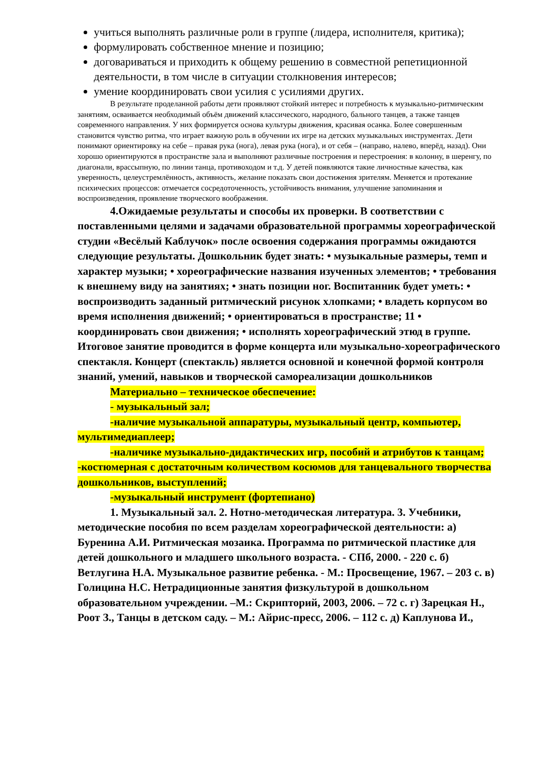учиться выполнять различные роли в группе (лидера, исполнителя, критика);
формулировать собственное мнение и позицию;
договариваться и приходить к общему решению в совместной репетиционной деятельности, в том числе в ситуации столкновения интересов;
умение координировать свои усилия с усилиями других.
В результате проделанной работы дети проявляют стойкий интерес и потребность к музыкально-ритмическим занятиям, осваивается необходимый объём движений классического, народного, бального танцев, а также танцев современного направления. У них формируется основа культуры движения, красивая осанка. Более совершенным становится чувство ритма, что играет важную роль в обучении их игре на детских музыкальных инструментах. Дети понимают ориентировку на себе – правая рука (нога), левая рука (нога), и от себя – (направо, налево, вперёд, назад). Они хорошо ориентируются в пространстве зала и выполняют различные построения и перестроения: в колонну, в шеренгу, по диагонали, врассыпную, по линии танца, противоходом и т.д. У детей появляются такие личностные качества, как уверенность, целеустремлённость, активность, желание показать свои достижения зрителям. Меняется и протекание психических процессов: отмечается сосредоточенность, устойчивость внимания, улучшение запоминания и воспроизведения, проявление творческого воображения.
4.Ожидаемые результаты и способы их проверки. В соответствии с поставленными целями и задачами образовательной программы хореографической студии «Весёлый Каблучок» после освоения содержания программы ожидаются следующие результаты. Дошкольник будет знать: • музыкальные размеры, темп и характер музыки; • хореографические названия изученных элементов; • требования к внешнему виду на занятиях; • знать позиции ног. Воспитанник будет уметь: • воспроизводить заданный ритмический рисунок хлопками; • владеть корпусом во время исполнения движений; • ориентироваться в пространстве; 11 • координировать свои движения; • исполнять хореографический этюд в группе. Итоговое занятие проводится в форме концерта или музыкально-хореографического спектакля. Концерт (спектакль) является основной и конечной формой контроля знаний, умений, навыков и творческой самореализации дошкольников
Материально – техническое обеспечение:
- музыкальный зал;
-наличие музыкальной аппаратуры, музыкальный центр, компьютер, мультимедиаплеер;
-наличике музыкально-дидактических игр, пособий и атрибутов к танцам; -костюмерная с достаточным количеством косюмов для танцевального творчества дошкольников, выступлений;
-музыкальный инструмент (фортепиано)
1. Музыкальный зал. 2. Нотно-методическая литература. 3. Учебники, методические пособия по всем разделам хореографической деятельности: а) Буренина А.И. Ритмическая мозаика. Программа по ритмической пластике для детей дошкольного и младшего школьного возраста. - СПб, 2000. - 220 с. б) Ветлугина Н.А. Музыкальное развитие ребенка. - М.: Просвещение, 1967. – 203 с. в) Голицина Н.С. Нетрадиционные занятия физкультурой в дошкольном образовательном учреждении. –М.: Скрипторий, 2003, 2006. – 72 с. г) Зарецкая Н., Роот З., Танцы в детском саду. – М.: Айрис-пресс, 2006. – 112 с. д) Каплунова И.,